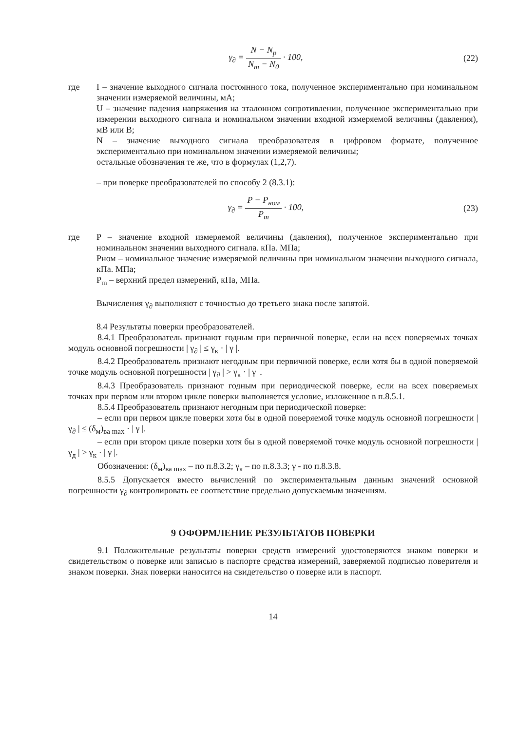γ<sub>∂</sub> = N − N<sub>p</sub> N<sub>m</sub> − N<sub>0</sub> · 100, (22)
где I – значение выходного сигнала постоянного тока, полученное экспериментально при номинальном значении измеряемой величины, мА;
U – значение падения напряжения на эталонном сопротивлении, полученное экспериментально при измерении выходного сигнала и номинальном значении входной измеряемой величины (давления), мВ или В;
N – значение выходного сигнала преобразователя в цифровом формате, полученное экспериментально при номинальном значении измеряемой величины;
остальные обозначения те же, что в формулах (1,2,7).
– при поверке преобразователей по способу 2 (8.3.1):
γ<sub>∂</sub> = P − P<sub>ном</sub> P<sub>m</sub> · 100, (23)
где P – значение входной измеряемой величины (давления), полученное экспериментально при номинальном значении выходного сигнала. кПа. МПа;
Pном – номинальное значение измеряемой величины при номинальном значении выходного сигнала, кПа. МПа;
P<sub>m</sub> – верхний предел измерений, кПа, МПа.
Вычисления γ<sub>∂</sub> выполняют с точностью до третьего знака после запятой.
8.4 Результаты поверки преобразователей.
8.4.1 Преобразователь признают годным при первичной поверке, если на всех поверяемых точках модуль основной погрешности | γ<sub>∂</sub> | ≤ γ<sub>к</sub> · | γ |.
8.4.2 Преобразователь признают негодным при первичной поверке, если хотя бы в одной поверяемой точке модуль основной погрешности | γ<sub>∂</sub> | > γ<sub>к</sub> · | γ |.
8.4.3 Преобразователь признают годным при периодической поверке, если на всех поверяемых точках при первом или втором цикле поверки выполняется условие, изложенное в п.8.5.1.
8.5.4 Преобразователь признают негодным при периодической поверке:
– если при первом цикле поверки хотя бы в одной поверяемой точке модуль основной погрешности | γ<sub>∂</sub> | ≤ (δ<sub>м</sub>)<sub>ва max</sub> · | γ |.
– если при втором цикле поверки хотя бы в одной поверяемой точке модуль основной погрешности | γ<sub>д</sub> | > γ<sub>к</sub> · | γ |.
Обозначения: (δ<sub>м</sub>)<sub>ва max</sub> – по п.8.3.2; γ<sub>к</sub> – по п.8.3.3; γ - по п.8.3.8.
8.5.5 Допускается вместо вычислений по экспериментальным данным значений основной погрешности γ<sub>∂</sub> контролировать ее соответствие предельно допускаемым значениям.
9 ОФОРМЛЕНИЕ РЕЗУЛЬТАТОВ ПОВЕРКИ
9.1 Положительные результаты поверки средств измерений удостоверяются знаком поверки и свидетельством о поверке или записью в паспорте средства измерений, заверяемой подписью поверителя и знаком поверки. Знак поверки наносится на свидетельство о поверке или в паспорт.
14